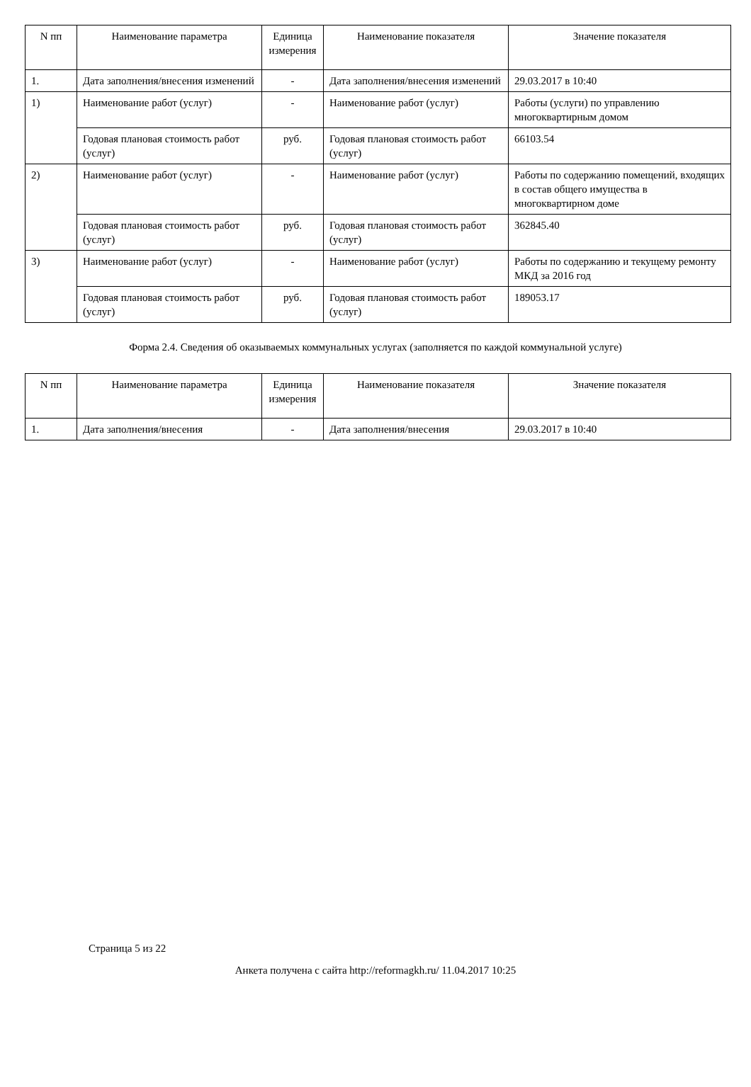| N пп | Наименование параметра | Единица измерения | Наименование показателя | Значение показателя |
| --- | --- | --- | --- | --- |
| 1. | Дата заполнения/внесения изменений | - | Дата заполнения/внесения изменений | 29.03.2017 в 10:40 |
| 1) | Наименование работ (услуг) | - | Наименование работ (услуг) | Работы (услуги) по управлению многоквартирным домом |
| | Годовая плановая стоимость работ (услуг) | руб. | Годовая плановая стоимость работ (услуг) | 66103.54 |
| 2) | Наименование работ (услуг) | - | Наименование работ (услуг) | Работы по содержанию помещений, входящих в состав общего имущества в многоквартирном доме |
| | Годовая плановая стоимость работ (услуг) | руб. | Годовая плановая стоимость работ (услуг) | 362845.40 |
| 3) | Наименование работ (услуг) | - | Наименование работ (услуг) | Работы по содержанию и текущему ремонту МКД за 2016 год |
| | Годовая плановая стоимость работ (услуг) | руб. | Годовая плановая стоимость работ (услуг) | 189053.17 |
Форма 2.4. Сведения об оказываемых коммунальных услугах (заполняется по каждой коммунальной услуге)
| N пп | Наименование параметра | Единица измерения | Наименование показателя | Значение показателя |
| --- | --- | --- | --- | --- |
| 1. | Дата заполнения/внесения | - | Дата заполнения/внесения | 29.03.2017 в 10:40 |
Страница 5 из 22
Анкета получена с сайта http://reformagkh.ru/ 11.04.2017 10:25